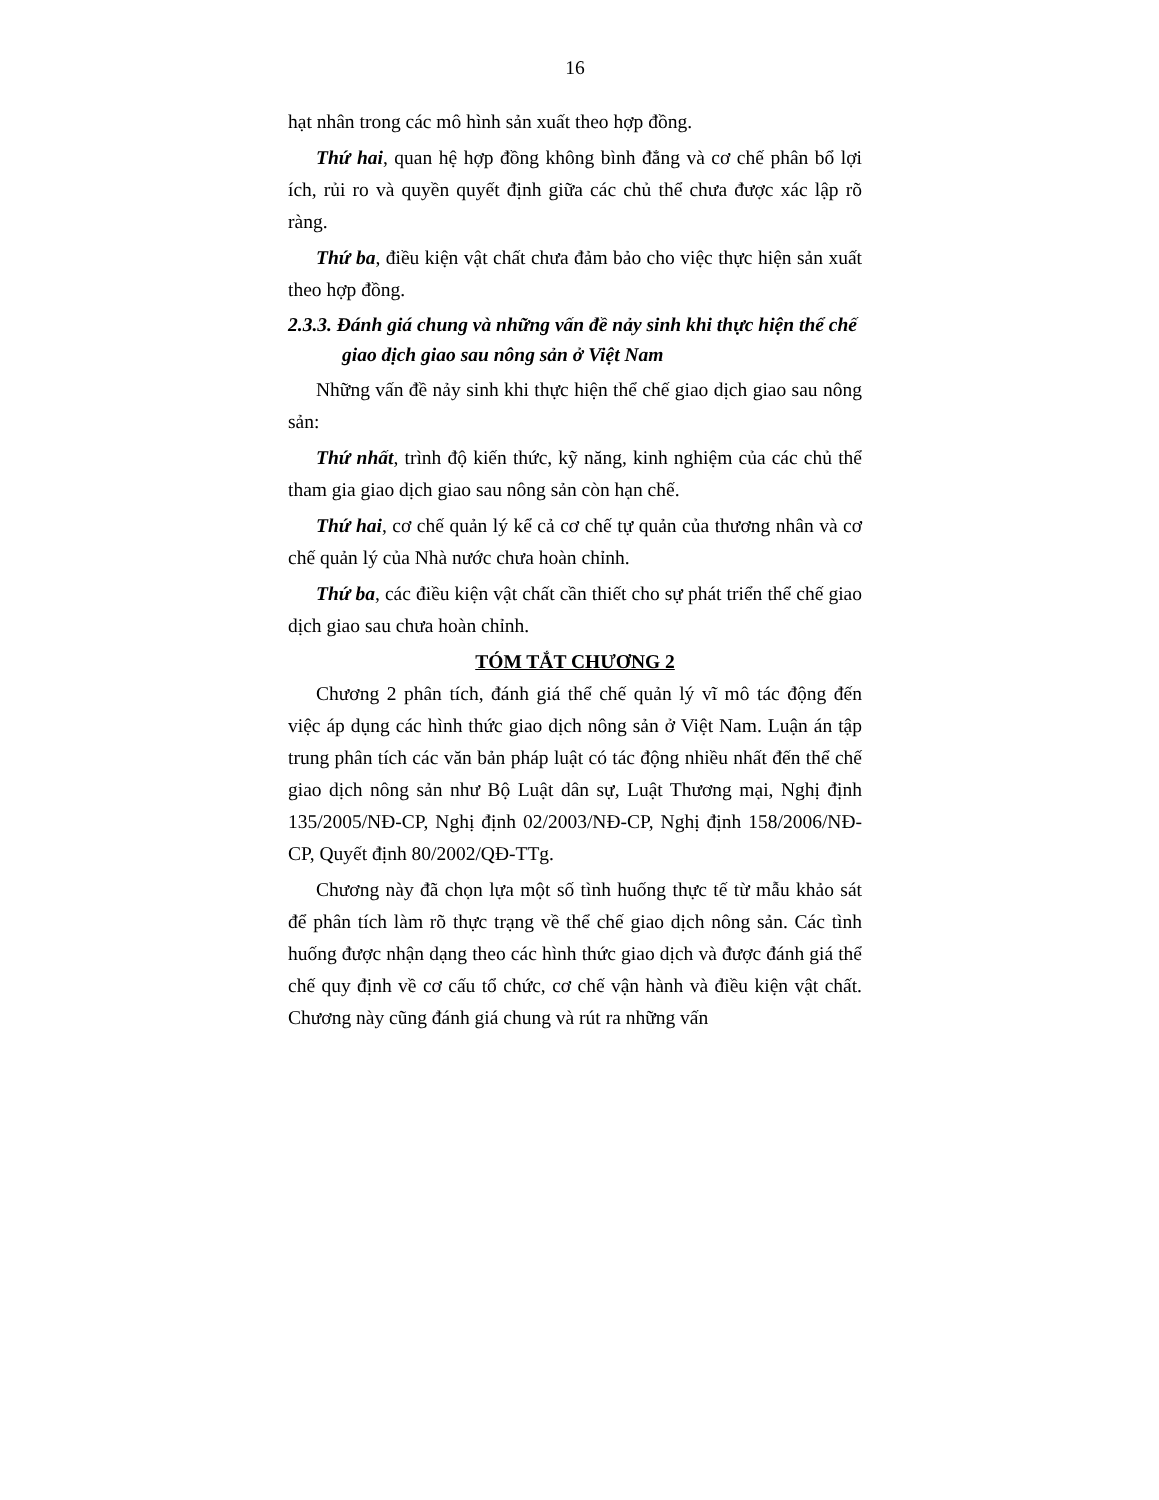16
hạt nhân trong các mô hình sản xuất theo hợp đồng.
Thứ hai, quan hệ hợp đồng không bình đẳng và cơ chế phân bổ lợi ích, rủi ro và quyền quyết định giữa các chủ thể chưa được xác lập rõ ràng.
Thứ ba, điều kiện vật chất chưa đảm bảo cho việc thực hiện sản xuất theo hợp đồng.
2.3.3. Đánh giá chung và những vấn đề nảy sinh khi thực hiện thể chế giao dịch giao sau nông sản ở Việt Nam
Những vấn đề nảy sinh khi thực hiện thể chế giao dịch giao sau nông sản:
Thứ nhất, trình độ kiến thức, kỹ năng, kinh nghiệm của các chủ thể tham gia giao dịch giao sau nông sản còn hạn chế.
Thứ hai, cơ chế quản lý kể cả cơ chế tự quản của thương nhân và cơ chế quản lý của Nhà nước chưa hoàn chỉnh.
Thứ ba, các điều kiện vật chất cần thiết cho sự phát triển thể chế giao dịch giao sau chưa hoàn chỉnh.
TÓM TẮT CHƯƠNG 2
Chương 2 phân tích, đánh giá thể chế quản lý vĩ mô tác động đến việc áp dụng các hình thức giao dịch nông sản ở Việt Nam. Luận án tập trung phân tích các văn bản pháp luật có tác động nhiều nhất đến thể chế giao dịch nông sản như Bộ Luật dân sự, Luật Thương mại, Nghị định 135/2005/NĐ-CP, Nghị định 02/2003/NĐ-CP, Nghị định 158/2006/NĐ-CP, Quyết định 80/2002/QĐ-TTg.
Chương này đã chọn lựa một số tình huống thực tế từ mẫu khảo sát để phân tích làm rõ thực trạng về thể chế giao dịch nông sản. Các tình huống được nhận dạng theo các hình thức giao dịch và được đánh giá thể chế quy định về cơ cấu tổ chức, cơ chế vận hành và điều kiện vật chất. Chương này cũng đánh giá chung và rút ra những vấn